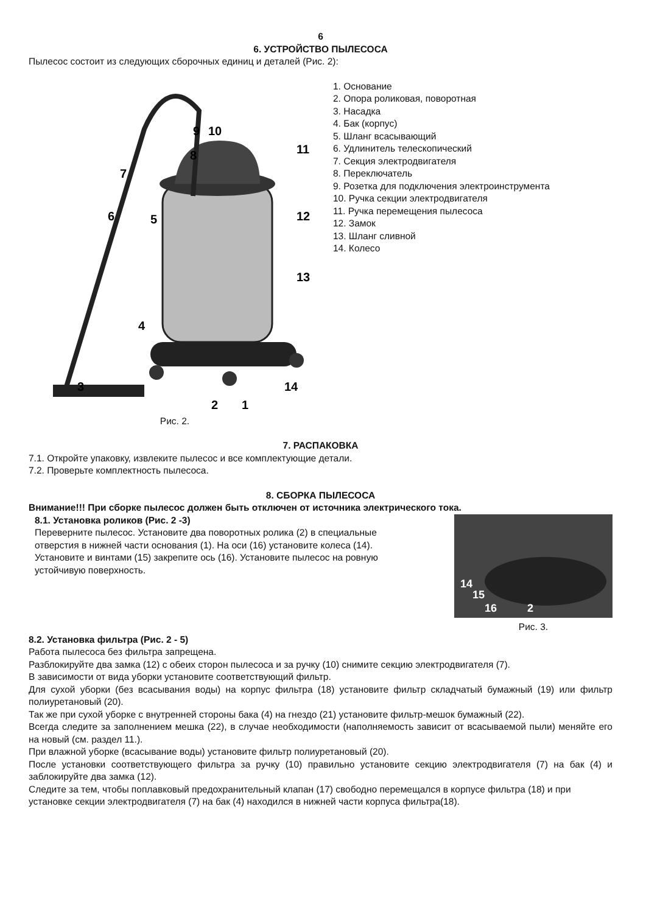6
6. УСТРОЙСТВО ПЫЛЕСОСА
Пылесос состоит из следующих сборочных единиц и деталей (Рис. 2):
9
10
8
7
6
5
11
12
13
4
3
2
1
14
Рис. 2.
1. Основание
2. Опора роликовая, поворотная
3. Насадка
4. Бак (корпус)
5. Шланг всасывающий
6. Удлинитель телескопический
7. Секция электродвигателя
8. Переключатель
9. Розетка для подключения электроинструмента
10. Ручка секции электродвигателя
11. Ручка перемещения пылесоса
12. Замок
13. Шланг сливной
14. Колесо
7. РАСПАКОВКА
7.1. Откройте упаковку, извлеките пылесос и все комплектующие детали.
7.2. Проверьте комплектность пылесоса.
8. СБОРКА ПЫЛЕСОСА
Внимание!!! При сборке пылесос должен быть отключен от источника электрического тока.
8.1. Установка роликов (Рис. 2 -3)
Переверните пылесос. Установите два поворотных ролика (2) в специальные отверстия в нижней части основания (1). На оси (16) установите колеса (14). Установите и винтами (15) закрепите ось (16). Установите пылесос на ровную устойчивую поверхность.
14
15
16
2
Рис. 3.
8.2. Установка фильтра (Рис. 2 - 5)
Работа пылесоса без фильтра запрещена.
Разблокируйте два замка (12) с обеих сторон пылесоса и за ручку (10) снимите секцию электродвигателя (7).
В зависимости от вида уборки установите соответствующий фильтр.
Для сухой уборки (без всасывания воды) на корпус фильтра (18) установите фильтр складчатый бумажный (19) или фильтр полиуретановый (20).
Так же при сухой уборке с внутренней стороны бака (4) на гнездо (21) установите фильтр-мешок бумажный (22).
Всегда следите за заполнением мешка (22), в случае необходимости (наполняемость зависит от всасываемой пыли) меняйте его на новый (см. раздел 11.).
При влажной уборке (всасывание воды) установите фильтр полиуретановый (20).
После установки соответствующего фильтра за ручку (10) правильно установите секцию электродвигателя (7) на бак (4) и заблокируйте два замка (12).
Следите за тем, чтобы поплавковый предохранительный клапан (17) свободно перемещался в корпусе фильтра (18) и при установке секции электродвигателя (7) на бак (4) находился в нижней части корпуса фильтра(18).